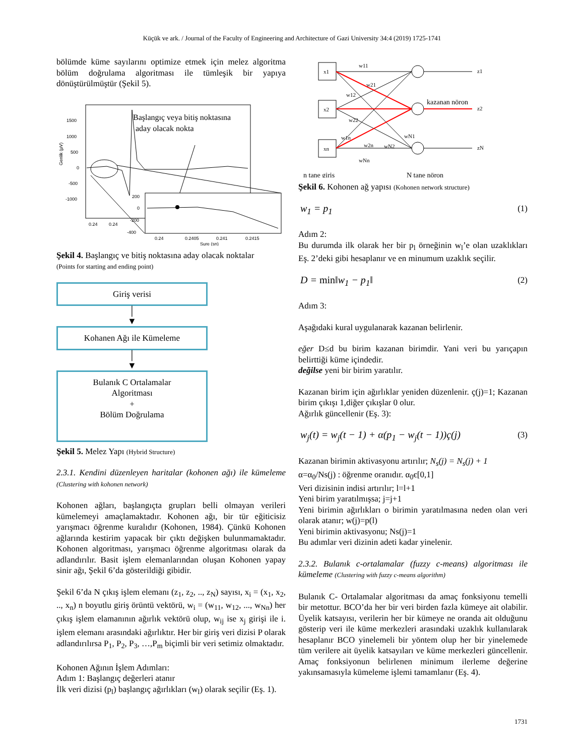Küçük ve ark. / Journal of the Faculty of Engineering and Architecture of Gazi University 34:4 (2019) 1725-1741
bölümde küme sayılarını optimize etmek için melez algoritma bölüm doğrulama algoritması ile tümleşik bir yapıya dönüştürülmüştür (Şekil 5).
1500
1000
500
0
-500
-1000
0.24
0.24
Genlik (µV)
Başlangıç veya bitiş noktasına
aday olacak nokta
200
0
-200
-400
0.24
0.2405
0.241
0.2415
Sure (sn)
Şekil 4. Başlangıç ve bitiş noktasına aday olacak noktalar
(Points for starting and ending point)
Giriş verisi
│
▼
Kohanen Ağı ile Kümeleme
│
▼
Bulanık C Ortalamalar
Algoritması
+
Bölüm Doğrulama
Şekil 5. Melez Yapı (Hybrid Structure)
2.3.1. Kendini düzenleyen haritalar (kohonen ağı) ile kümeleme (Clustering with kohonen network)
Kohonen ağları, başlangıçta grupları belli olmayan verileri kümelemeyi amaçlamaktadır. Kohonen ağı, bir tür eğiticisiz yarışmacı öğrenme kuralıdır (Kohonen, 1984). Çünkü Kohonen ağlarında kestirim yapacak bir çıktı değişken bulunmamaktadır. Kohonen algoritması, yarışmacı öğrenme algoritması olarak da adlandırılır. Basit işlem elemanlarından oluşan Kohonen yapay sinir ağı, Şekil 6’da gösterildiği gibidir.
Şekil 6’da N çıkış işlem elemanı (z<sub>1</sub>, z<sub>2</sub>, .., z<sub>N</sub>) sayısı, x<sub>i</sub> = (x<sub>1</sub>, x<sub>2</sub>, .., x<sub>n</sub>) n boyutlu giriş örüntü vektörü, w<sub>i</sub> = (w<sub>11</sub>, w<sub>12</sub>, ..., w<sub>Nn</sub>) her çıkış işlem elamanının ağırlık vektörü olup, w<sub>ij</sub> ise x<sub>j</sub> girişi ile i. işlem elemanı arasındaki ağırlıktır. Her bir giriş veri dizisi P olarak adlandırılırsa P<sub>1</sub>, P<sub>2</sub>, P<sub>3</sub>, …,P<sub>m</sub> biçimli bir veri setimiz olmaktadır.
Kohonen Ağının İşlem Adımları:
Adım 1: Başlangıç değerleri atanır
İlk veri dizisi (p<sub>l</sub>) başlangıç ağırlıkları (w<sub>l</sub>) olarak seçilir (Eş. 1).
x1
x2
xn
z1
z2
zN
w11
w21
w12
w22
w1n
w2n
wN2
wN1
wNn
kazanan nöron
n tane giriş
N tane nöron
Şekil 6. Kohonen ağ yapısı (Kohonen network structure)
w<sub>1</sub> = p<sub>1</sub> (1)
Adım 2:
Bu durumda ilk olarak her bir p<sub>l</sub> örneğinin w<sub>l</sub>’e olan uzaklıkları Eş. 2’deki gibi hesaplanır ve en minumum uzaklık seçilir.
D = min‖w<sub>1</sub> − p<sub>1</sub>‖ (2)
Adım 3:
Aşağıdaki kural uygulanarak kazanan belirlenir.
eğer D≤d bu birim kazanan birimdir. Yani veri bu yarıçapın belirttiği küme içindedir.
değilse yeni bir birim yaratılır.
Kazanan birim için ağırlıklar yeniden düzenlenir. ç(j)=1; Kazanan birim çıkışı 1,diğer çıkışlar 0 olur.
Ağırlık güncellenir (Eş. 3):
w<sub>j</sub>(t) = w<sub>j</sub>(t − 1) + α(p<sub>1</sub> − w<sub>j</sub>(t − 1))ç(j) (3)
Kazanan birimin aktivasyonu artırılır; N<sub>s</sub>(j) = N<sub>s</sub>(j) + 1
α=α<sub>0</sub>/Ns(j) : öğrenme oranıdır. α<sub>0</sub>є[0,1]
Veri dizisinin indisi artırılır; l=l+1
Yeni birim yaratılmışsa; j=j+1
Yeni birimin ağırlıkları o birimin yaratılmasına neden olan veri olarak atanır; w(j)=p(l)
Yeni birimin aktivasyonu; Ns(j)=1
Bu adımlar veri dizinin adeti kadar yinelenir.
2.3.2. Bulanık c-ortalamalar (fuzzy c-means) algoritması ile kümeleme (Clustering with fuzzy c-means algorithm)
Bulanık C- Ortalamalar algoritması da amaç fonksiyonu temelli bir metottur. BCO’da her bir veri birden fazla kümeye ait olabilir. Üyelik katsayısı, verilerin her bir kümeye ne oranda ait olduğunu gösterip veri ile küme merkezleri arasındaki uzaklık kullanılarak hesaplanır BCO yinelemeli bir yöntem olup her bir yinelemede tüm verilere ait üyelik katsayıları ve küme merkezleri güncellenir. Amaç fonksiyonun belirlenen minimum ilerleme değerine yakınsamasıyla kümeleme işlemi tamamlanır (Eş. 4).
1731